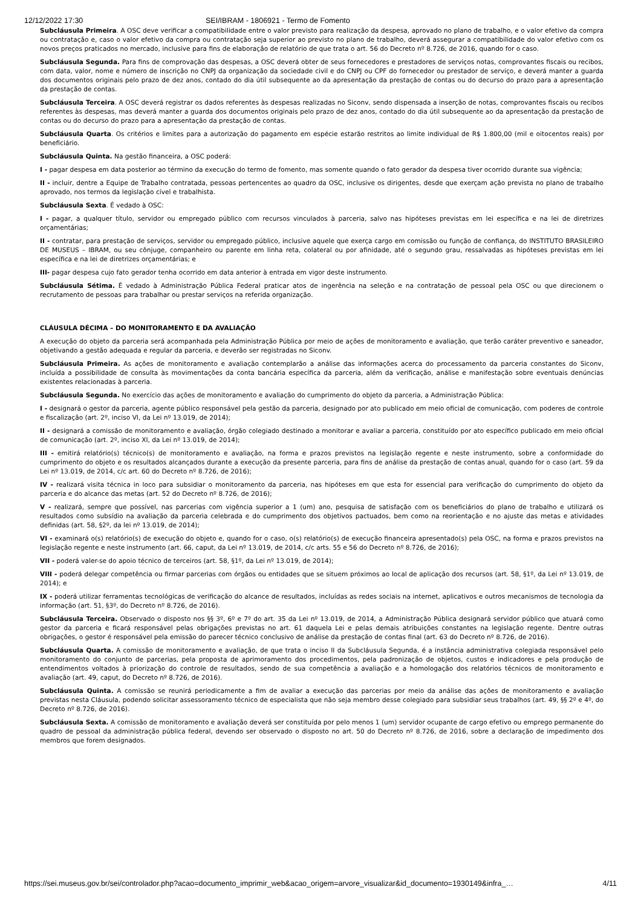12/12/2022 17:30 SEI/IBRAM - 1806921 - Termo de Fomento
Subcláusula Primeira. A OSC deve verificar a compatibilidade entre o valor previsto para realização da despesa, aprovado no plano de trabalho, e o valor efetivo da compra ou contratação e, caso o valor efetivo da compra ou contratação seja superior ao previsto no plano de trabalho, deverá assegurar a compatibilidade do valor efetivo com os novos preços praticados no mercado, inclusive para fins de elaboração de relatório de que trata o art. 56 do Decreto nº 8.726, de 2016, quando for o caso.
Subcláusula Segunda. Para fins de comprovação das despesas, a OSC deverá obter de seus fornecedores e prestadores de serviços notas, comprovantes fiscais ou recibos, com data, valor, nome e número de inscrição no CNPJ da organização da sociedade civil e do CNPJ ou CPF do fornecedor ou prestador de serviço, e deverá manter a guarda dos documentos originais pelo prazo de dez anos, contado do dia útil subsequente ao da apresentação da prestação de contas ou do decurso do prazo para a apresentação da prestação de contas.
Subcláusula Terceira. A OSC deverá registrar os dados referentes às despesas realizadas no Siconv, sendo dispensada a inserção de notas, comprovantes fiscais ou recibos referentes às despesas, mas deverá manter a guarda dos documentos originais pelo prazo de dez anos, contado do dia útil subsequente ao da apresentação da prestação de contas ou do decurso do prazo para a apresentação da prestação de contas.
Subcláusula Quarta. Os critérios e limites para a autorização do pagamento em espécie estarão restritos ao limite individual de R$ 1.800,00 (mil e oitocentos reais) por beneficiário.
Subcláusula Quinta. Na gestão financeira, a OSC poderá:
I - pagar despesa em data posterior ao término da execução do termo de fomento, mas somente quando o fato gerador da despesa tiver ocorrido durante sua vigência;
II - incluir, dentre a Equipe de Trabalho contratada, pessoas pertencentes ao quadro da OSC, inclusive os dirigentes, desde que exerçam ação prevista no plano de trabalho aprovado, nos termos da legislação cível e trabalhista.
Subcláusula Sexta. É vedado à OSC:
I - pagar, a qualquer título, servidor ou empregado público com recursos vinculados à parceria, salvo nas hipóteses previstas em lei específica e na lei de diretrizes orçamentárias;
II - contratar, para prestação de serviços, servidor ou empregado público, inclusive aquele que exerça cargo em comissão ou função de confiança, do INSTITUTO BRASILEIRO DE MUSEUS – IBRAM, ou seu cônjuge, companheiro ou parente em linha reta, colateral ou por afinidade, até o segundo grau, ressalvadas as hipóteses previstas em lei específica e na lei de diretrizes orçamentárias; e
III- pagar despesa cujo fato gerador tenha ocorrido em data anterior à entrada em vigor deste instrumento.
Subcláusula Sétima. É vedado à Administração Pública Federal praticar atos de ingerência na seleção e na contratação de pessoal pela OSC ou que direcionem o recrutamento de pessoas para trabalhar ou prestar serviços na referida organização.
CLÁUSULA DÉCIMA – DO MONITORAMENTO E DA AVALIAÇÃO
A execução do objeto da parceria será acompanhada pela Administração Pública por meio de ações de monitoramento e avaliação, que terão caráter preventivo e saneador, objetivando a gestão adequada e regular da parceria, e deverão ser registradas no Siconv.
Subcláusula Primeira. As ações de monitoramento e avaliação contemplarão a análise das informações acerca do processamento da parceria constantes do Siconv, incluída a possibilidade de consulta às movimentações da conta bancária específica da parceria, além da verificação, análise e manifestação sobre eventuais denúncias existentes relacionadas à parceria.
Subcláusula Segunda. No exercício das ações de monitoramento e avaliação do cumprimento do objeto da parceria, a Administração Pública:
I - designará o gestor da parceria, agente público responsável pela gestão da parceria, designado por ato publicado em meio oficial de comunicação, com poderes de controle e fiscalização (art. 2º, inciso VI, da Lei nº 13.019, de 2014);
II - designará a comissão de monitoramento e avaliação, órgão colegiado destinado a monitorar e avaliar a parceria, constituído por ato específico publicado em meio oficial de comunicação (art. 2º, inciso XI, da Lei nº 13.019, de 2014);
III - emitirá relatório(s) técnico(s) de monitoramento e avaliação, na forma e prazos previstos na legislação regente e neste instrumento, sobre a conformidade do cumprimento do objeto e os resultados alcançados durante a execução da presente parceria, para fins de análise da prestação de contas anual, quando for o caso (art. 59 da Lei nº 13.019, de 2014, c/c art. 60 do Decreto nº 8.726, de 2016);
IV - realizará visita técnica in loco para subsidiar o monitoramento da parceria, nas hipóteses em que esta for essencial para verificação do cumprimento do objeto da parceria e do alcance das metas (art. 52 do Decreto nº 8.726, de 2016);
V - realizará, sempre que possível, nas parcerias com vigência superior a 1 (um) ano, pesquisa de satisfação com os beneficiários do plano de trabalho e utilizará os resultados como subsídio na avaliação da parceria celebrada e do cumprimento dos objetivos pactuados, bem como na reorientação e no ajuste das metas e atividades definidas (art. 58, §2º, da lei nº 13.019, de 2014);
VI - examinará o(s) relatório(s) de execução do objeto e, quando for o caso, o(s) relatório(s) de execução financeira apresentado(s) pela OSC, na forma e prazos previstos na legislação regente e neste instrumento (art. 66, caput, da Lei nº 13.019, de 2014, c/c arts. 55 e 56 do Decreto nº 8.726, de 2016);
VII - poderá valer-se do apoio técnico de terceiros (art. 58, §1º, da Lei nº 13.019, de 2014);
VIII - poderá delegar competência ou firmar parcerias com órgãos ou entidades que se situem próximos ao local de aplicação dos recursos (art. 58, §1º, da Lei nº 13.019, de 2014); e
IX - poderá utilizar ferramentas tecnológicas de verificação do alcance de resultados, incluídas as redes sociais na internet, aplicativos e outros mecanismos de tecnologia da informação (art. 51, §3º, do Decreto nº 8.726, de 2016).
Subcláusula Terceira. Observado o disposto nos §§ 3º, 6º e 7º do art. 35 da Lei nº 13.019, de 2014, a Administração Pública designará servidor público que atuará como gestor da parceria e ficará responsável pelas obrigações previstas no art. 61 daquela Lei e pelas demais atribuições constantes na legislação regente. Dentre outras obrigações, o gestor é responsável pela emissão do parecer técnico conclusivo de análise da prestação de contas final (art. 63 do Decreto nº 8.726, de 2016).
Subcláusula Quarta. A comissão de monitoramento e avaliação, de que trata o inciso II da Subcláusula Segunda, é a instância administrativa colegiada responsável pelo monitoramento do conjunto de parcerias, pela proposta de aprimoramento dos procedimentos, pela padronização de objetos, custos e indicadores e pela produção de entendimentos voltados à priorização do controle de resultados, sendo de sua competência a avaliação e a homologação dos relatórios técnicos de monitoramento e avaliação (art. 49, caput, do Decreto nº 8.726, de 2016).
Subcláusula Quinta. A comissão se reunirá periodicamente a fim de avaliar a execução das parcerias por meio da análise das ações de monitoramento e avaliação previstas nesta Cláusula, podendo solicitar assessoramento técnico de especialista que não seja membro desse colegiado para subsidiar seus trabalhos (art. 49, §§ 2º e 4º, do Decreto nº 8.726, de 2016).
Subcláusula Sexta. A comissão de monitoramento e avaliação deverá ser constituída por pelo menos 1 (um) servidor ocupante de cargo efetivo ou emprego permanente do quadro de pessoal da administração pública federal, devendo ser observado o disposto no art. 50 do Decreto nº 8.726, de 2016, sobre a declaração de impedimento dos membros que forem designados.
https://sei.museus.gov.br/sei/controlador.php?acao=documento_imprimir_web&acao_origem=arvore_visualizar&id_documento=1930149&infra_… 4/11